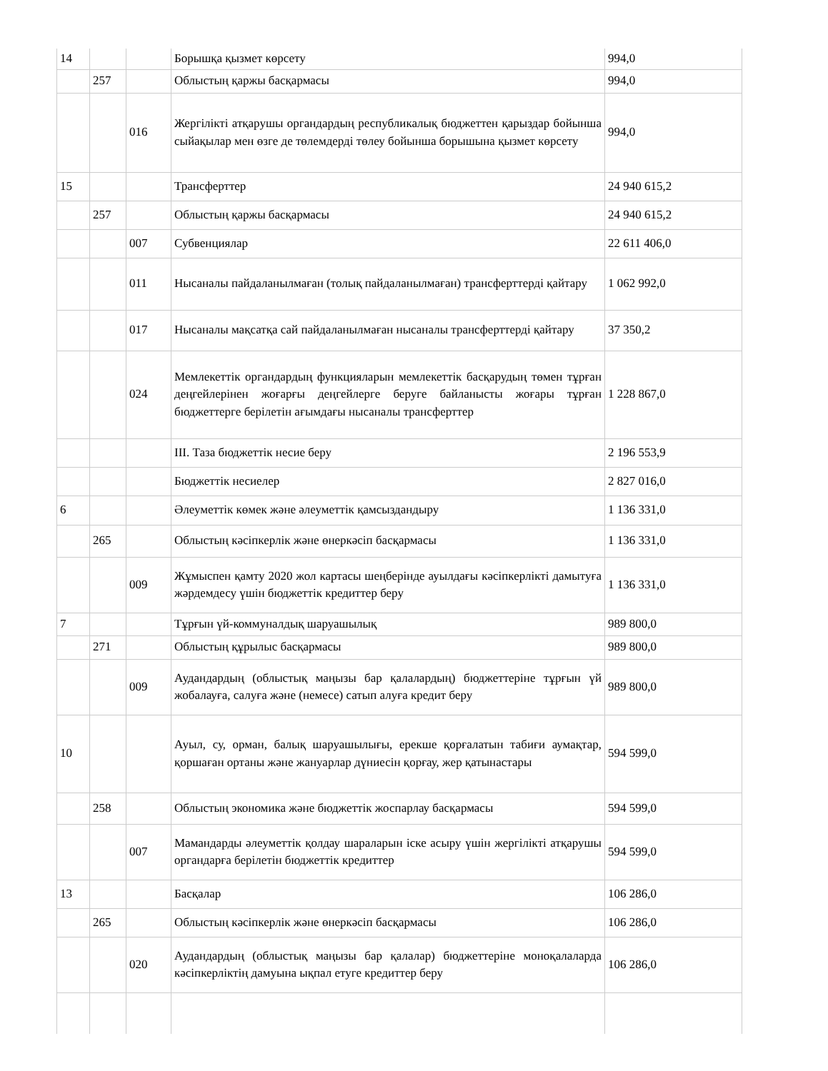| 14 | | | Борышқа қызмет көрсету | 994,0 |
| | 257 | | Облыстың қаржы басқармасы | 994,0 |
| | | 016 | Жергілікті атқарушы органдардың республикалық бюджеттен қарыздар бойынша сыйақылар мен өзге де төлемдерді төлеу бойынша борышына қызмет көрсету | 994,0 |
| 15 | | | Трансферттер | 24 940 615,2 |
| | 257 | | Облыстың қаржы басқармасы | 24 940 615,2 |
| | | 007 | Субвенциялар | 22 611 406,0 |
| | | 011 | Нысаналы пайдаланылмаған (толық пайдаланылмаған) трансферттерді қайтару | 1 062 992,0 |
| | | 017 | Нысаналы мақсатқа сай пайдаланылмаған нысаналы трансферттерді қайтару | 37 350,2 |
| | | 024 | Мемлекеттік органдардың функцияларын мемлекеттік басқарудың төмен тұрған деңгейлерінен жоғарғы деңгейлерге беруге байланысты жоғары тұрған бюджеттерге берілетін ағымдағы нысаналы трансферттер | 1 228 867,0 |
| | | | III. Таза бюджеттік несие беру | 2 196 553,9 |
| | | | Бюджеттік несиелер | 2 827 016,0 |
| 6 | | | Әлеуметтік көмек және әлеуметтік қамсыздандыру | 1 136 331,0 |
| | 265 | | Облыстың кәсіпкерлік және өнеркәсіп басқармасы | 1 136 331,0 |
| | | 009 | Жұмыспен қамту 2020 жол картасы шеңберінде ауылдағы кәсіпкерлікті дамытуға жәрдемдесу үшін бюджеттік кредиттер беру | 1 136 331,0 |
| 7 | | | Тұрғын үй-коммуналдық шаруашылық | 989 800,0 |
| | 271 | | Облыстың құрылыс басқармасы | 989 800,0 |
| | | 009 | Аудандардың (облыстық маңызы бар қалалардың) бюджеттеріне тұрғын үй жобалауға, салуға және (немесе) сатып алуға кредит беру | 989 800,0 |
| 10 | | | Ауыл, су, орман, балық шаруашылығы, ерекше қорғалатын табиғи аумақтар, қоршаған ортаны және жануарлар дүниесін қорғау, жер қатынастары | 594 599,0 |
| | 258 | | Облыстың экономика және бюджеттік жоспарлау басқармасы | 594 599,0 |
| | | 007 | Мамандарды әлеуметтік қолдау шараларын іске асыру үшін жергілікті атқарушы органдарға берілетін бюджеттік кредиттер | 594 599,0 |
| 13 | | | Басқалар | 106 286,0 |
| | 265 | | Облыстың кәсіпкерлік және өнеркәсіп басқармасы | 106 286,0 |
| | | 020 | Аудандардың (облыстық маңызы бар қалалар) бюджеттеріне моноқалаларда кәсіпкерліктің дамуына ықпал етуге кредиттер беру | 106 286,0 |